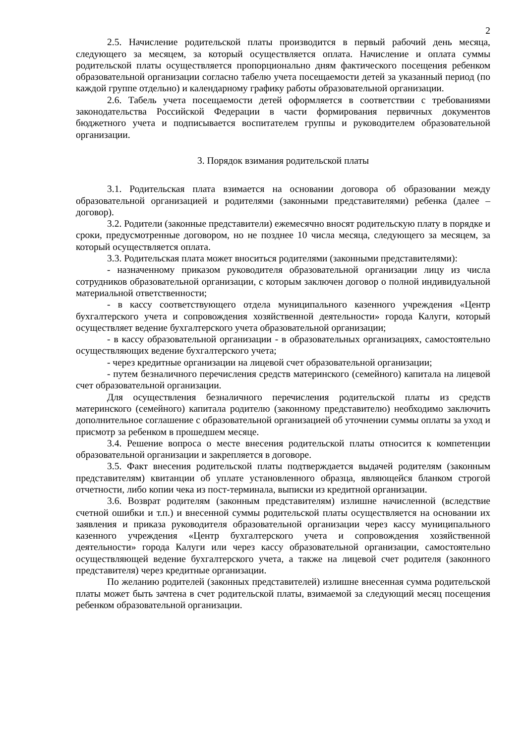2
2.5. Начисление родительской платы производится в первый рабочий день месяца, следующего за месяцем, за который осуществляется оплата. Начисление и оплата суммы родительской платы осуществляется пропорционально дням фактического посещения ребенком образовательной организации согласно табелю учета посещаемости детей за указанный период (по каждой группе отдельно) и календарному графику работы образовательной организации.
2.6. Табель учета посещаемости детей оформляется в соответствии с требованиями законодательства Российской Федерации в части формирования первичных документов бюджетного учета и подписывается воспитателем группы и руководителем образовательной организации.
3. Порядок взимания родительской платы
3.1. Родительская плата взимается на основании договора об образовании между образовательной организацией и родителями (законными представителями) ребенка (далее – договор).
3.2. Родители (законные представители) ежемесячно вносят родительскую плату в порядке и сроки, предусмотренные договором, но не позднее 10 числа месяца, следующего за месяцем, за который осуществляется оплата.
3.3. Родительская плата может вноситься родителями (законными представителями):
- назначенному приказом руководителя образовательной организации лицу из числа сотрудников образовательной организации, с которым заключен договор о полной индивидуальной материальной ответственности;
- в кассу соответствующего отдела муниципального казенного учреждения «Центр бухгалтерского учета и сопровождения хозяйственной деятельности» города Калуги, который осуществляет ведение бухгалтерского учета образовательной организации;
- в кассу образовательной организации - в образовательных организациях, самостоятельно осуществляющих ведение бухгалтерского учета;
- через кредитные организации на лицевой счет образовательной организации;
- путем безналичного перечисления средств материнского (семейного) капитала на лицевой счет образовательной организации.
Для осуществления безналичного перечисления родительской платы из средств материнского (семейного) капитала родителю (законному представителю) необходимо заключить дополнительное соглашение с образовательной организацией об уточнении суммы оплаты за уход и присмотр за ребенком в прошедшем месяце.
3.4. Решение вопроса о месте внесения родительской платы относится к компетенции образовательной организации и закрепляется в договоре.
3.5. Факт внесения родительской платы подтверждается выдачей родителям (законным представителям) квитанции об уплате установленного образца, являющейся бланком строгой отчетности, либо копии чека из пост-терминала, выписки из кредитной организации.
3.6. Возврат родителям (законным представителям) излишне начисленной (вследствие счетной ошибки и т.п.) и внесенной суммы родительской платы осуществляется на основании их заявления и приказа руководителя образовательной организации через кассу муниципального казенного учреждения «Центр бухгалтерского учета и сопровождения хозяйственной деятельности» города Калуги или через кассу образовательной организации, самостоятельно осуществляющей ведение бухгалтерского учета, а также на лицевой счет родителя (законного представителя) через кредитные организации.
По желанию родителей (законных представителей) излишне внесенная сумма родительской платы может быть зачтена в счет родительской платы, взимаемой за следующий месяц посещения ребенком образовательной организации.